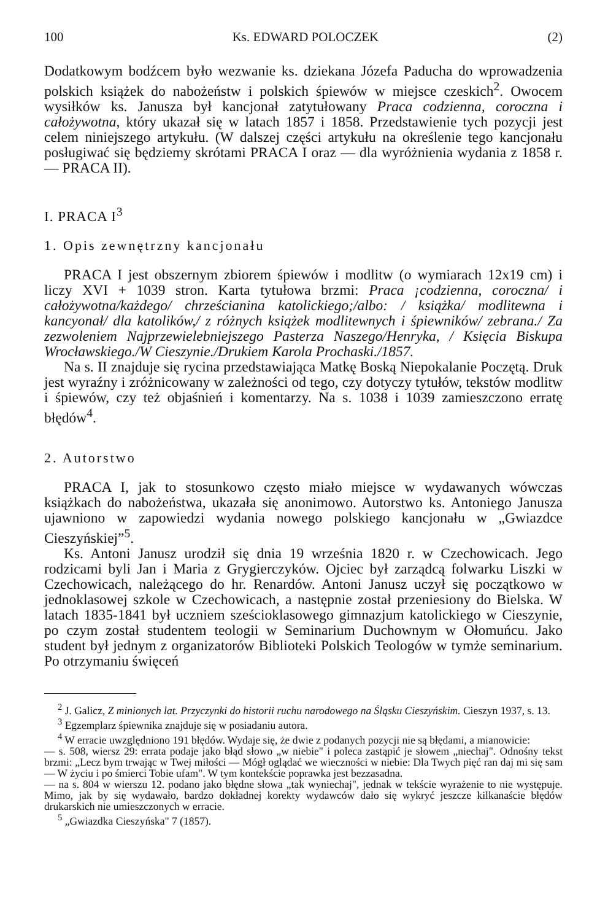100 Ks. EDWARD POLOCZEK (2)
Dodatkowym bodźcem było wezwanie ks. dziekana Józefa Paducha do wprowadzenia polskich książek do nabożeństw i polskich śpiewów w miejsce czeskich<sup>2</sup>. Owocem wysiłków ks. Janusza był kancjonał zatytułowany Praca codzienna, coroczna i całożywotna, który ukazał się w latach 1857 i 1858. Przedstawienie tych pozycji jest celem niniejszego artykułu. (W dalszej części artykułu na określenie tego kancjonału posługiwać się będziemy skrótami PRACA I oraz — dla wyróżnienia wydania z 1858 r. — PRACA II).
I. PRACA I<sup>3</sup>
1. Opis zewnętrzny kancjonału
PRACA I jest obszernym zbiorem śpiewów i modlitw (o wymiarach 12x19 cm) i liczy XVI + 1039 stron. Karta tytułowa brzmi: Praca ¡codzienna, coroczna/ i całożywotna/każdego/ chrześcianina katolickiego;/albo: / książka/ modlitewna i kancyonał/ dla katolików,/ z różnych książek modlitewnych i śpiewników/ zebrana./ Za zezwoleniem Najprzewielebniejszego Pasterza Naszego/Henryka, / Księcia Biskupa Wrocławskiego./W Cieszynie./Drukiem Karola Prochaski./1857.
Na s. II znajduje się rycina przedstawiająca Matkę Boską Niepokalanie Poczętą. Druk jest wyraźny i zróżnicowany w zależności od tego, czy dotyczy tytułów, tekstów modlitw i śpiewów, czy też objaśnień i komentarzy. Na s. 1038 i 1039 zamieszczono erratę błędów<sup>4</sup>.
2. Autorstwo
PRACA I, jak to stosunkowo często miało miejsce w wydawanych wówczas książkach do nabożeństwa, ukazała się anonimowo. Autorstwo ks. Antoniego Janusza ujawniono w zapowiedzi wydania nowego polskiego kancjonału w „Gwiazdce Cieszyńskiej”<sup>5</sup>.
Ks. Antoni Janusz urodził się dnia 19 września 1820 r. w Czechowicach. Jego rodzicami byli Jan i Maria z Grygierczyków. Ojciec był zarządcą folwarku Liszki w Czechowicach, należącego do hr. Renardów. Antoni Janusz uczył się początkowo w jednoklasowej szkole w Czechowicach, a następnie został przeniesiony do Bielska. W latach 1835-1841 był uczniem sześcioklasowego gimnazjum katolickiego w Cieszynie, po czym został studentem teologii w Seminarium Duchownym w Ołomuńcu. Jako student był jednym z organizatorów Biblioteki Polskich Teologów w tymże seminarium. Po otrzymaniu święceń
<sup>2</sup> J. Galicz, Z minionych lat. Przyczynki do historii ruchu narodowego na Śląsku Cieszyńskim. Cieszyn 1937, s. 13.
<sup>3</sup> Egzemplarz śpiewnika znajduje się w posiadaniu autora.
<sup>4</sup> W erracie uwzględniono 191 błędów. Wydaje się, że dwie z podanych pozycji nie są błędami, a mianowicie:
— s. 508, wiersz 29: errata podaje jako błąd słowo „w niebie" i poleca zastąpić je słowem „niechaj". Odnośny tekst brzmi: „Lecz bym trwając w Twej miłości — Mógł oglądać we wieczności w niebie: Dla Twych pięć ran daj mi się sam — W życiu i po śmierci Tobie ufam". W tym kontekście poprawka jest bezzasadna.
— na s. 804 w wierszu 12. podano jako błędne słowa „tak wyniechaj", jednak w tekście wyrażenie to nie występuje. Mimo, jak by się wydawało, bardzo dokładnej korekty wydawców dało się wykryć jeszcze kilkanaście błędów drukarskich nie umieszczonych w erracie.
<sup>5</sup> „Gwiazdka Cieszyńska" 7 (1857).